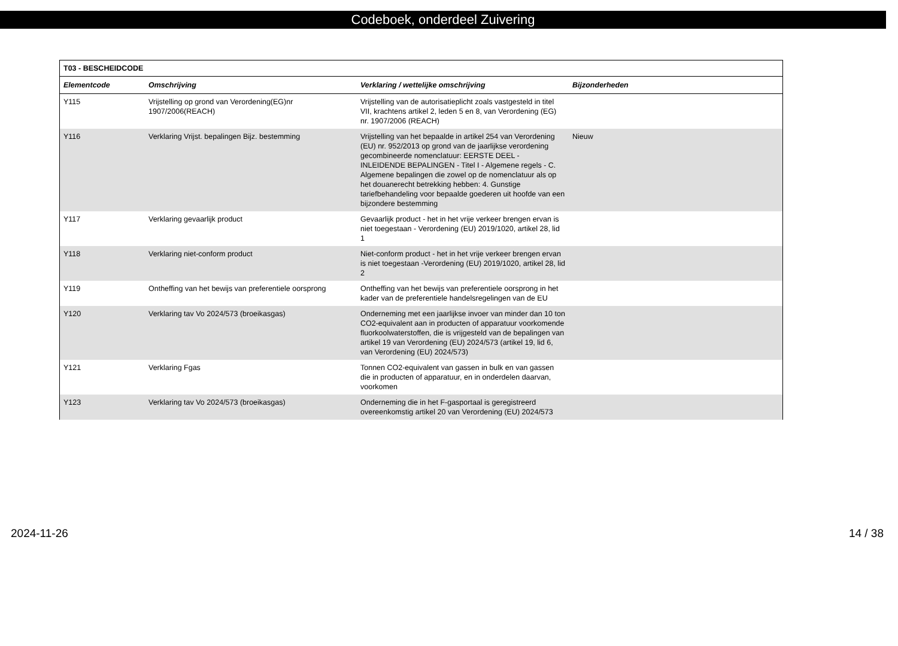Codeboek, onderdeel Zuivering
| T03 - BESCHEIDCODE | | | |
| --- | --- | --- | --- |
| Elementcode | Omschrijving | Verklaring / wettelijke omschrijving | Bijzonderheden |
| Y115 | Vrijstelling op grond van Verordening(EG)nr 1907/2006(REACH) | Vrijstelling van de autorisatieplicht zoals vastgesteld in titel VII, krachtens artikel 2, leden 5 en 8, van Verordening (EG) nr. 1907/2006 (REACH) | |
| Y116 | Verklaring Vrijst. bepalingen Bijz. bestemming | Vrijstelling van het bepaalde in artikel 254 van Verordening (EU) nr. 952/2013 op grond van de jaarlijkse verordening gecombineerde nomenclatuur: EERSTE DEEL - INLEIDENDE BEPALINGEN - Titel I - Algemene regels - C. Algemene bepalingen die zowel op de nomenclatuur als op het douanerecht betrekking hebben: 4. Gunstige tariefbehandeling voor bepaalde goederen uit hoofde van een bijzondere bestemming | Nieuw |
| Y117 | Verklaring gevaarlijk product | Gevaarlijk product - het in het vrije verkeer brengen ervan is niet toegestaan - Verordening (EU) 2019/1020, artikel 28, lid 1 | |
| Y118 | Verklaring niet-conform product | Niet-conform product - het in het vrije verkeer brengen ervan is niet toegestaan -Verordening (EU) 2019/1020, artikel 28, lid 2 | |
| Y119 | Ontheffing van het bewijs van preferentiele oorsprong | Ontheffing van het bewijs van preferentiele oorsprong in het kader van de preferentiele handelsregelingen van de EU | |
| Y120 | Verklaring tav Vo 2024/573 (broeikasgas) | Onderneming met een jaarlijkse invoer van minder dan 10 ton CO2-equivalent aan in producten of apparatuur voorkomende fluorkoolwaterstoffen, die is vrijgesteld van de bepalingen van artikel 19 van Verordening (EU) 2024/573 (artikel 19, lid 6, van Verordening (EU) 2024/573) | |
| Y121 | Verklaring Fgas | Tonnen CO2-equivalent van gassen in bulk en van gassen die in producten of apparatuur, en in onderdelen daarvan, voorkomen | |
| Y123 | Verklaring tav Vo 2024/573 (broeikasgas) | Onderneming die in het F-gasportaal is geregistreerd overeenkomstig artikel 20 van Verordening (EU) 2024/573 | |
2024-11-26 14 / 38